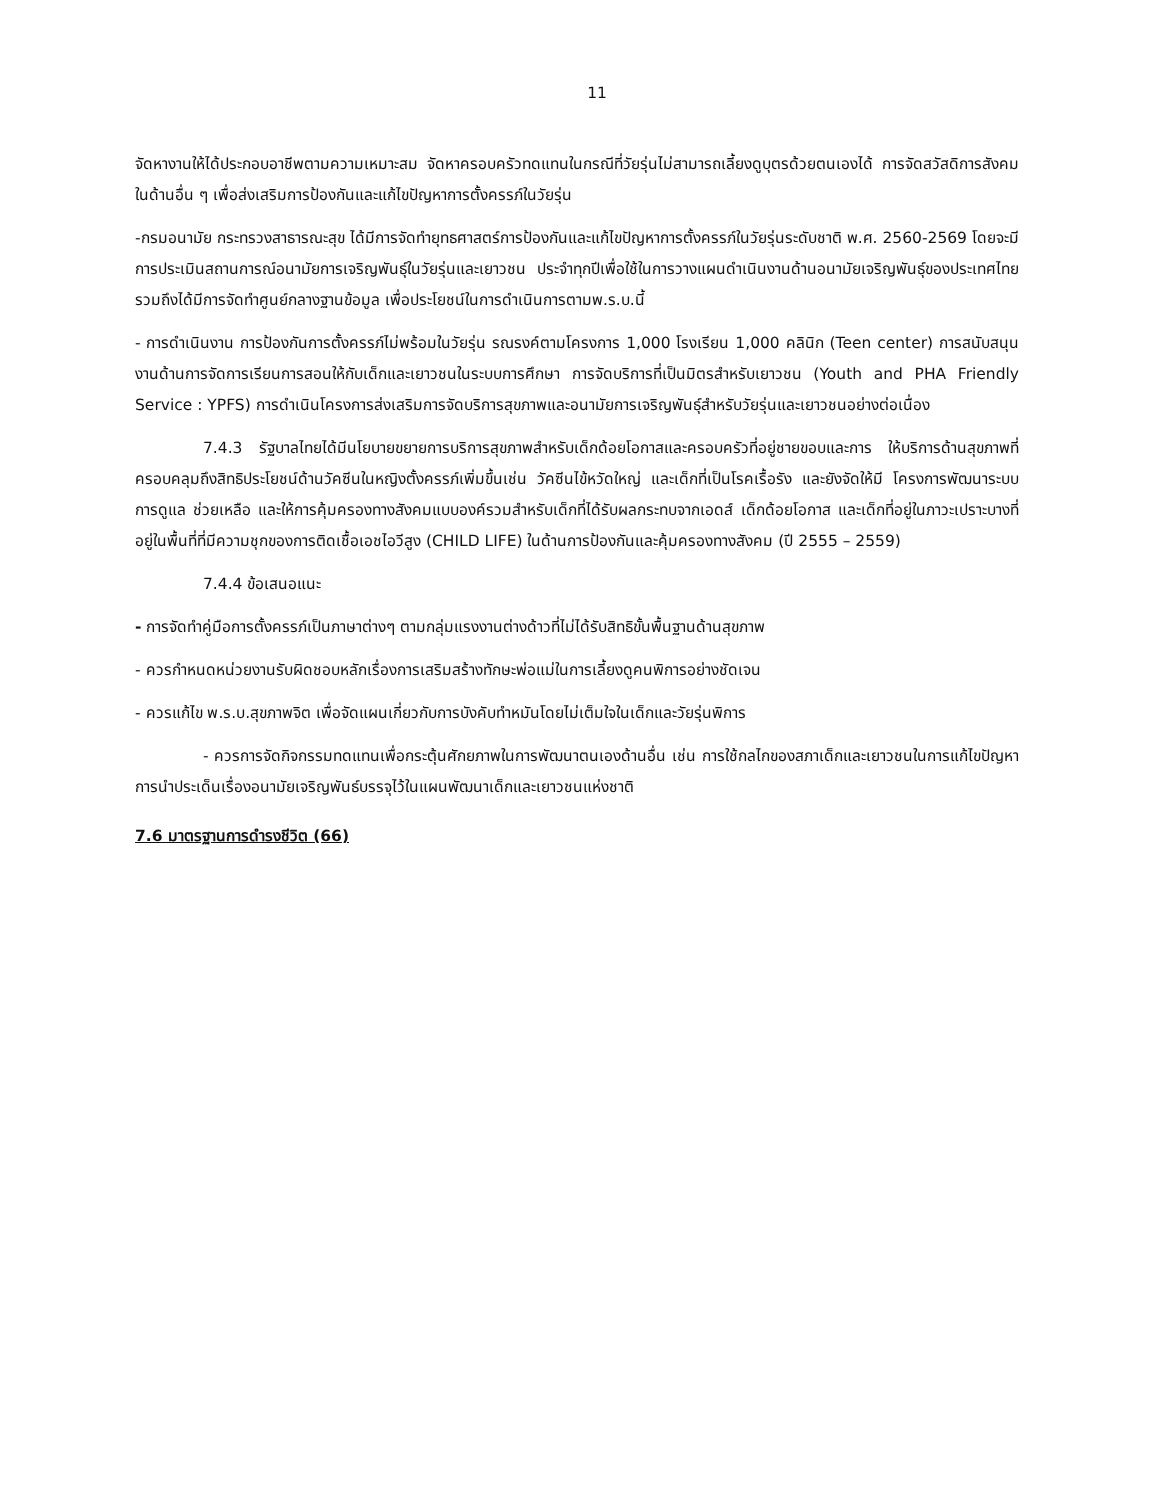11
จัดหางานให้ได้ประกอบอาชีพตามความเหมาะสม จัดหาครอบครัวทดแทนในกรณีที่วัยรุ่นไม่สามารถเลี้ยงดูบุตรด้วยตนเองได้ การจัดสวัสดิการสังคมในด้านอื่น ๆ เพื่อส่งเสริมการป้องกันและแก้ไขปัญหาการตั้งครรภ์ในวัยรุ่น
-กรมอนามัย กระทรวงสาธารณะสุข ได้มีการจัดทำยุทธศาสตร์การป้องกันและแก้ไขปัญหาการตั้งครรภ์ในวัยรุ่นระดับชาติ พ.ศ. 2560-2569 โดยจะมีการประเมินสถานการณ์อนามัยการเจริญพันธุ์ในวัยรุ่นและเยาวชน ประจำทุกปีเพื่อใช้ในการวางแผนดำเนินงานด้านอนามัยเจริญพันธุ์ของประเทศไทยรวมถึงได้มีการจัดทำศูนย์กลางฐานข้อมูล เพื่อประโยชน์ในการดำเนินการตามพ.ร.บ.นี้
- การดำเนินงาน การป้องกันการตั้งครรภ์ไม่พร้อมในวัยรุ่น รณรงค์ตามโครงการ 1,000 โรงเรียน 1,000 คลินิก (Teen center) การสนับสนุนงานด้านการจัดการเรียนการสอนให้กับเด็กและเยาวชนในระบบการศึกษา การจัดบริการที่เป็นมิตรสำหรับเยาวชน (Youth and PHA Friendly Service : YPFS) การดำเนินโครงการส่งเสริมการจัดบริการสุขภาพและอนามัยการเจริญพันธุ์สำหรับวัยรุ่นและเยาวชนอย่างต่อเนื่อง
7.4.3 รัฐบาลไทยได้มีนโยบายขยายการบริการสุขภาพสำหรับเด็กด้อยโอกาสและครอบครัวที่อยู่ชายขอบและการ ให้บริการด้านสุขภาพที่ครอบคลุมถึงสิทธิประโยชน์ด้านวัคซีนในหญิงตั้งครรภ์เพิ่มขึ้นเช่น วัคซีนไข้หวัดใหญ่ และเด็กที่เป็นโรคเรื้อรัง และยังจัดให้มี โครงการพัฒนาระบบการดูแล ช่วยเหลือ และให้การคุ้มครองทางสังคมแบบองค์รวมสำหรับเด็กที่ได้รับผลกระทบจากเอดส์ เด็กด้อยโอกาส และเด็กที่อยู่ในภาวะเปราะบางที่อยู่ในพื้นที่ที่มีความชุกของการติดเชื้อเอชไอวีสูง (CHILD LIFE) ในด้านการป้องกันและคุ้มครองทางสังคม (ปี 2555 – 2559)
7.4.4 ข้อเสนอแนะ
- การจัดทำคู่มือการตั้งครรภ์เป็นภาษาต่างๆ ตามกลุ่มแรงงานต่างด้าวที่ไม่ได้รับสิทธิขั้นพื้นฐานด้านสุขภาพ
- ควรกำหนดหน่วยงานรับผิดชอบหลักเรื่องการเสริมสร้างทักษะพ่อแม่ในการเลี้ยงดูคนพิการอย่างชัดเจน
- ควรแก้ไข พ.ร.บ.สุขภาพจิต เพื่อจัดแผนเกี่ยวกับการบังคับทำหมันโดยไม่เต็มใจในเด็กและวัยรุ่นพิการ
- ควรการจัดกิจกรรมทดแทนเพื่อกระตุ้นศักยภาพในการพัฒนาตนเองด้านอื่น เช่น การใช้กลไกของสภาเด็กและเยาวชนในการแก้ไขปัญหา การนำประเด็นเรื่องอนามัยเจริญพันธ์บรรจุไว้ในแผนพัฒนาเด็กและเยาวชนแห่งชาติ
7.6 มาตรฐานการดำรงชีวิต (66)